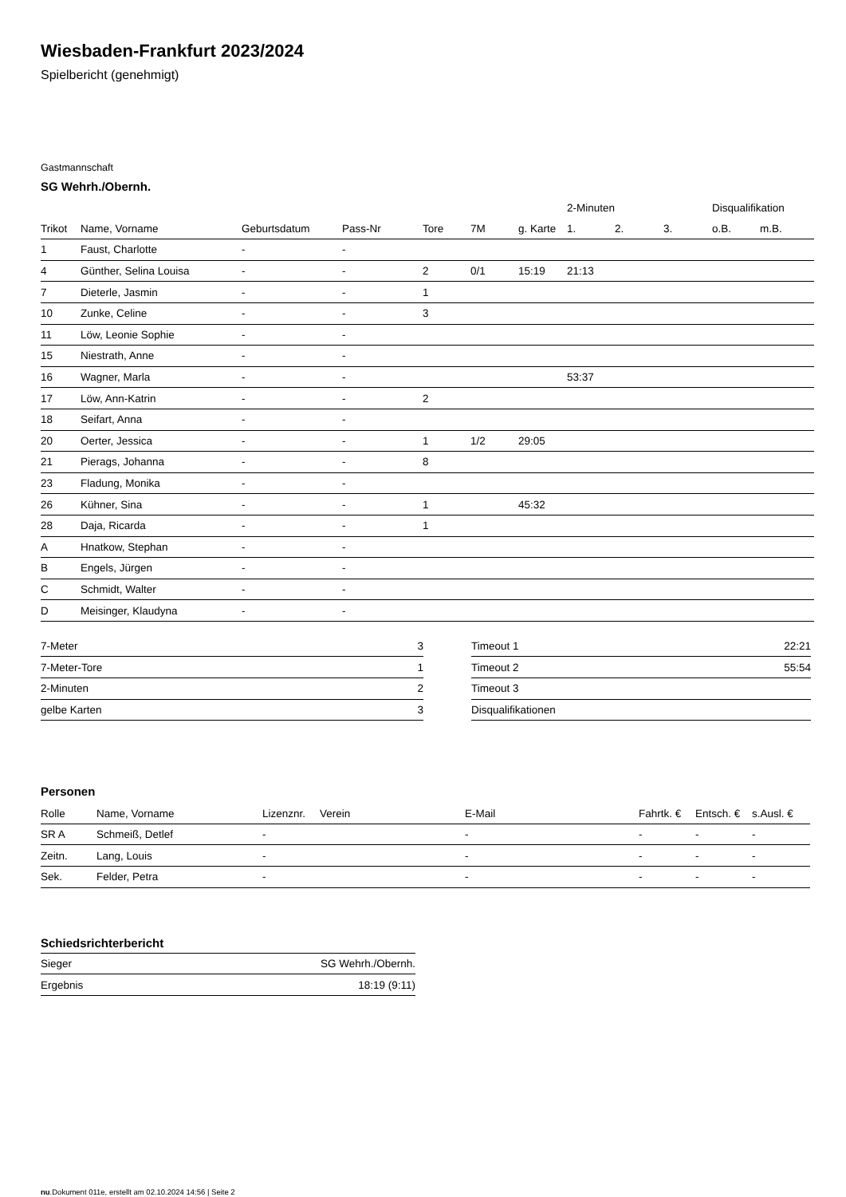Wiesbaden-Frankfurt 2023/2024
Spielbericht (genehmigt)
Gastmannschaft
SG Wehrh./Obernh.
| | | | | | | | 2-Minuten | | | Disqualifikation | |
| --- | --- | --- | --- | --- | --- | --- | --- | --- | --- | --- | --- |
| Trikot | Name, Vorname | Geburtsdatum | Pass-Nr | Tore | 7M | g. Karte | 1. | 2. | 3. | o.B. | m.B. |
| 1 | Faust, Charlotte | - | - | | | | | | | | |
| 4 | Günther, Selina Louisa | - | - | 2 | 0/1 | 15:19 | 21:13 | | | | |
| 7 | Dieterle, Jasmin | - | - | 1 | | | | | | | |
| 10 | Zunke, Celine | - | - | 3 | | | | | | | |
| 11 | Löw, Leonie Sophie | - | - | | | | | | | | |
| 15 | Niestrath, Anne | - | - | | | | | | | | |
| 16 | Wagner, Marla | - | - | | | | 53:37 | | | | |
| 17 | Löw, Ann-Katrin | - | - | 2 | | | | | | | |
| 18 | Seifart, Anna | - | - | | | | | | | | |
| 20 | Oerter, Jessica | - | - | 1 | 1/2 | 29:05 | | | | | |
| 21 | Pierags, Johanna | - | - | 8 | | | | | | | |
| 23 | Fladung, Monika | - | - | | | | | | | | |
| 26 | Kühner, Sina | - | - | 1 | | 45:32 | | | | | |
| 28 | Daja, Ricarda | - | - | 1 | | | | | | | |
| A | Hnatkow, Stephan | - | - | | | | | | | | |
| B | Engels, Jürgen | - | - | | | | | | | | |
| C | Schmidt, Walter | - | - | | | | | | | | |
| D | Meisinger, Klaudyna | - | - | | | | | | | | |
| 7-Meter | 3 |
| 7-Meter-Tore | 1 |
| 2-Minuten | 2 |
| gelbe Karten | 3 |
| Timeout 1 | 22:21 |
| Timeout 2 | 55:54 |
| Timeout 3 | |
| Disqualifikationen | |
Personen
| Rolle | Name, Vorname | Lizenznr. | Verein | E-Mail | Fahrtk. € | Entsch. € | s.Ausl. € |
| --- | --- | --- | --- | --- | --- | --- | --- |
| SR A | Schmeiß, Detlef | - | | - | - | - | - |
| Zeitn. | Lang, Louis | - | | - | - | - | - |
| Sek. | Felder, Petra | - | | - | - | - | - |
Schiedsrichterbericht
| Sieger | SG Wehrh./Obernh. |
| Ergebnis | 18:19 (9:11) |
nu.Dokument 011e, erstellt am 02.10.2024 14:56 | Seite 2